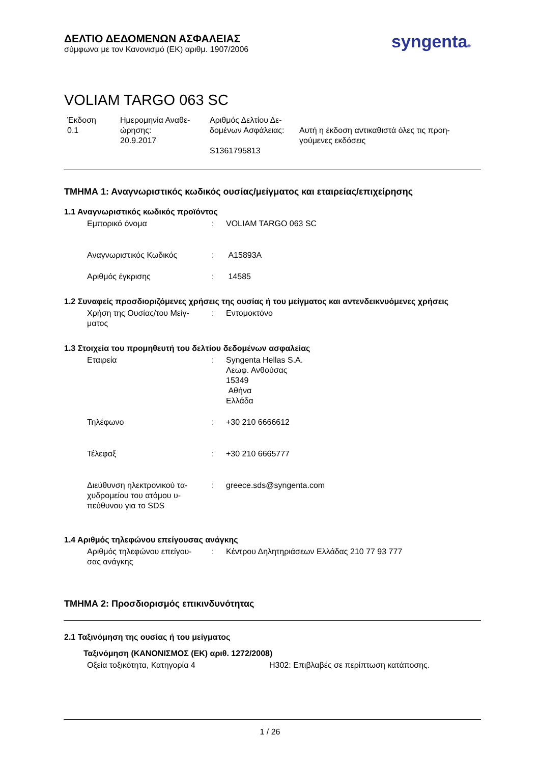ΔΕΛΤΙΟ ΔΕΔΟΜΕΝΩΝ ΑΣΦΑΛΕΙΑΣ
σύμφωνα με τον Κανονισμό (ΕΚ) αριθμ. 1907/2006
syngenta®
VOLIAM TARGO 063 SC
Έκδοση
0.1
Ημερομηνία Αναθε-
ώρησης:
20.9.2017
Αριθμός Δελτίου Δε-
δομένων Ασφάλειας:
S1361795813
Αυτή η έκδοση αντικαθιστά όλες τις προη-
γούμενες εκδόσεις
ΤΜΗΜΑ 1: Αναγνωριστικός κωδικός ουσίας/μείγματος και εταιρείας/επιχείρησης
1.1 Αναγνωριστικός κωδικός προϊόντος
Εμπορικό όνομα : VOLIAM TARGO 063 SC
Αναγνωριστικός Κωδικός : A15893A
Αριθμός έγκρισης : 14585
1.2 Συναφείς προσδιοριζόμενες χρήσεις της ουσίας ή του μείγματος και αντενδεικνυόμενες χρήσεις
Χρήση της Ουσίας/του Μείγ-
ματος
: Εντομοκτόνο
1.3 Στοιχεία του προμηθευτή του δελτίου δεδομένων ασφαλείας
Εταιρεία : Syngenta Hellas S.A.
Λεωφ. Ανθούσας
15349
Αθήνα
Ελλάδα
Τηλέφωνο : +30 210 6666612
Τέλεφαξ : +30 210 6665777
Διεύθυνση ηλεκτρονικού τα-
χυδρομείου του ατόμου υ-
πεύθυνου για το SDS
: greece.sds@syngenta.com
1.4 Αριθμός τηλεφώνου επείγουσας ανάγκης
Αριθμός τηλεφώνου επείγου-
σας ανάγκης
: Κέντρου Δηλητηριάσεων Ελλάδας 210 77 93 777
ΤΜΗΜΑ 2: Προσδιορισμός επικινδυνότητας
2.1 Ταξινόμηση της ουσίας ή του μείγματος
Ταξινόμηση (ΚΑΝΟΝΙΣΜΟΣ (ΕΚ) αριθ. 1272/2008)
Οξεία τοξικότητα, Κατηγορία 4 H302: Επιβλαβές σε περίπτωση κατάποσης.
1 / 26